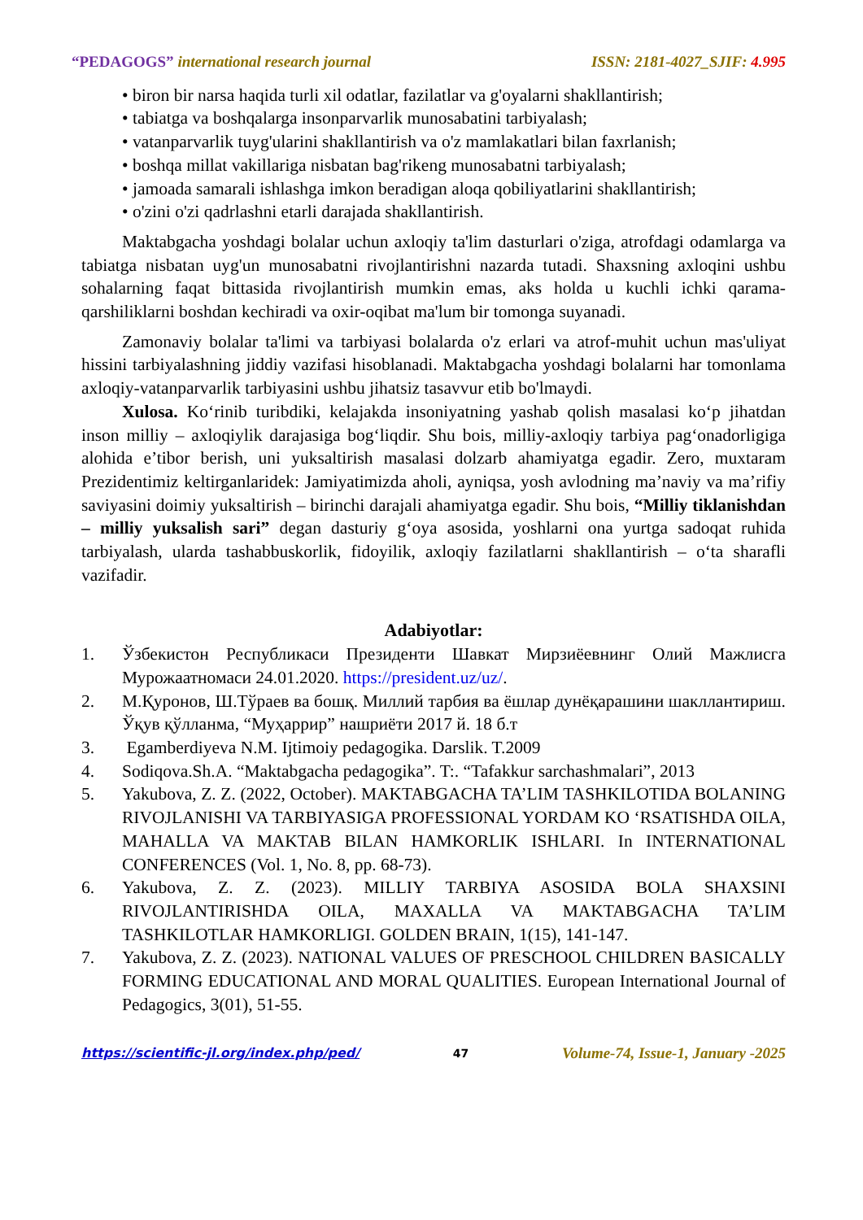“PEDAGOGS” international research journal ISSN: 2181-4027_SJIF: 4.995
• biron bir narsa haqida turli xil odatlar, fazilatlar va g'oyalarni shakllantirish;
• tabiatga va boshqalarga insonparvarlik munosabatini tarbiyalash;
• vatanparvarlik tuyg'ularini shakllantirish va o'z mamlakatlari bilan faxrlanish;
• boshqa millat vakillariga nisbatan bag'rikeng munosabatni tarbiyalash;
• jamoada samarali ishlashga imkon beradigan aloqa qobiliyatlarini shakllantirish;
• o'zini o'zi qadrlashni etarli darajada shakllantirish.
Maktabgacha yoshdagi bolalar uchun axloqiy ta'lim dasturlari o'ziga, atrofdagi odamlarga va tabiatga nisbatan uyg'un munosabatni rivojlantirishni nazarda tutadi. Shaxsning axloqini ushbu sohalarning faqat bittasida rivojlantirish mumkin emas, aks holda u kuchli ichki qarama-qarshiliklarni boshdan kechiradi va oxir-oqibat ma'lum bir tomonga suyanadi.
Zamonaviy bolalar ta'limi va tarbiyasi bolalarda o'z erlari va atrof-muhit uchun mas'uliyat hissini tarbiyalashning jiddiy vazifasi hisoblanadi. Maktabgacha yoshdagi bolalarni har tomonlama axloqiy-vatanparvarlik tarbiyasini ushbu jihatsiz tasavvur etib bo'lmaydi.
Xulosa. Ko‘rinib turibdiki, kelajakda insoniyatning yashab qolish masalasi ko‘p jihatdan inson milliy – axloqiylik darajasiga bog‘liqdir. Shu bois, milliy-axloqiy tarbiya pag‘onadorligiga alohida e’tibor berish, uni yuksaltirish masalasi dolzarb ahamiyatga egadir. Zero, muxtaram Prezidentimiz keltirganlaridek: Jamiyatimizda aholi, ayniqsa, yosh avlodning ma’naviy va ma’rifiy saviyasini doimiy yuksaltirish – birinchi darajali ahamiyatga egadir. Shu bois, “Milliy tiklanishdan – milliy yuksalish sari” degan dasturiy g‘oya asosida, yoshlarni ona yurtga sadoqat ruhida tarbiyalash, ularda tashabbuskorlik, fidoyilik, axloqiy fazilatlarni shakllantirish – o‘ta sharafli vazifadir.
Adabiyotlar:
1. Ўзбекистон Республикаси Президенти Шавкат Мирзиёевнинг Олий Мажлисга Мурожаатномаси 24.01.2020. https://president.uz/uz/.
2. М.Қуронов, Ш.Тўраев ва бошқ. Миллий тарбия ва ёшлар дунёқарашини шакллантириш. Ўқув қўлланма, “Муҳаррир” нашриёти 2017 й. 18 б.т
3. Egamberdiyeva N.M. Ijtimoiy pedagogika. Darslik. T.2009
4. Sodiqova.Sh.A. “Maktabgacha pedagogika”. T:. “Tafakkur sarchashmalari”, 2013
5. Yakubova, Z. Z. (2022, October). MAKTABGACHA TA’LIM TASHKILOTIDA BOLANING RIVOJLANISHI VA TARBIYASIGA PROFESSIONAL YORDAM KO ‘RSATISHDA OILA, MAHALLA VA MAKTAB BILAN HAMKORLIK ISHLARI. In INTERNATIONAL CONFERENCES (Vol. 1, No. 8, pp. 68-73).
6. Yakubova, Z. Z. (2023). MILLIY TARBIYA ASOSIDA BOLA SHAXSINI RIVOJLANTIRISHDA OILA, MAXALLA VA MAKTABGACHA TA’LIM TASHKILOTLAR HAMKORLIGI. GOLDEN BRAIN, 1(15), 141-147.
7. Yakubova, Z. Z. (2023). NATIONAL VALUES OF PRESCHOOL CHILDREN BASICALLY FORMING EDUCATIONAL AND MORAL QUALITIES. European International Journal of Pedagogics, 3(01), 51-55.
https://scientific-jl.org/index.php/ped/ 47 Volume-74, Issue-1, January -2025